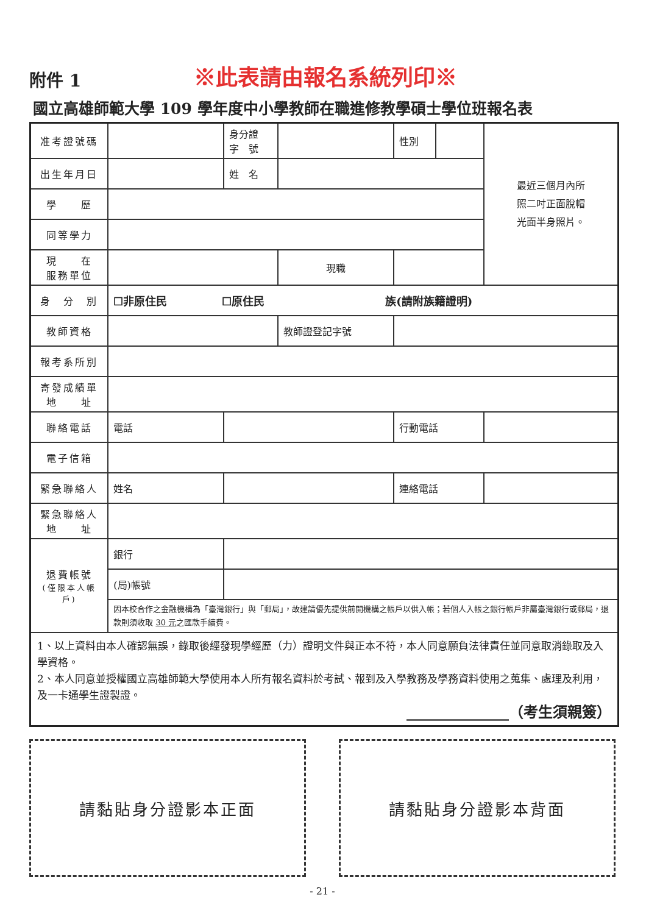附件 1
※此表請由報名系統列印※
國立高雄師範大學 109 學年度中小學教師在職進修教學碩士學位班報名表
| 准考證號碼 | | 身分證 字 號 | | 性別 | | 最近三個月內所 照二吋正面脫帽 光面半身照片。 |
| 出生年月日 | | 姓 名 | | | | |
| 學 歷 | | | | | | |
| 同等學力 | | | | | | |
| 現 在 服務單位 | | | 現職 | | | |
| 身 分 別 | ☐非原住民 ☐原住民 族(請附族籍證明) | | | | | |
| 教師資格 | | | 教師證登記字號 | | | |
| 報考系所別 | | | | | | |
| 寄發成績單 地 址 | | | | | | |
| 聯絡電話 | 電話 | | | 行動電話 | | |
| 電子信箱 | | | | | | |
| 緊急聯絡人 | 姓名 | | | 連絡電話 | | |
| 緊急聯絡人 地 址 | | | | | | |
| 退費帳號 (僅限本人帳戶) | 銀行 | | | | | |
| | (局)帳號 | | | | | |
| | 因本校合作之金融機構為「臺灣銀行」與「郵局」，故建請優先提供前開機構之帳戶以供入帳；若個人入帳之銀行帳戶非屬臺灣銀行或郵局，退款則須收取 30 元 之匯款手續費。 | | | | | |
| 1、以上資料由本人確認無誤，錄取後經發現學經歷（力）證明文件與正本不符，本人同意願負法律責任並同意取消錄取及入學資格。 2、本人同意並授權國立高雄師範大學使用本人所有報名資料於考試、報到及入學教務及學務資料使用之蒐集、處理及利用，及一卡通學生證製證。 ______________（考生須親簽） | | | | | | |
請黏貼身分證影本正面 請黏貼身分證影本背面
- 21 -